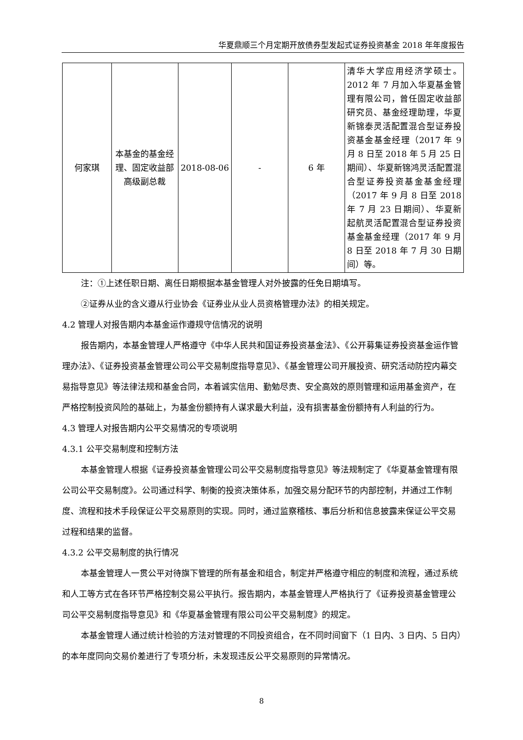华夏鼎顺三个月定期开放债券型发起式证券投资基金 2018 年年度报告
| 何家琪 | 本基金的基金经理、固定收益部高级副总裁 | 2018-08-06 | - | 6 年 | 清华大学应用经济学硕士。2012 年 7 月加入华夏基金管理有限公司，曾任固定收益部研究员、基金经理助理，华夏新锦泰灵活配置混合型证券投资基金基金经理（2017 年 9 月 8 日至 2018 年 5 月 25 日期间）、华夏新锦鸿灵活配置混合型证券投资基金基金经理（2017 年 9 月 8 日至 2018 年 7 月 23 日期间）、华夏新起航灵活配置混合型证券投资基金基金经理（2017 年 9 月 8 日至 2018 年 7 月 30 日期间）等。 |
注：①上述任职日期、离任日期根据本基金管理人对外披露的任免日期填写。
②证券从业的含义遵从行业协会《证券业从业人员资格管理办法》的相关规定。
4.2 管理人对报告期内本基金运作遵规守信情况的说明
报告期内，本基金管理人严格遵守《中华人民共和国证券投资基金法》、《公开募集证券投资基金运作管理办法》、《证券投资基金管理公司公平交易制度指导意见》、《基金管理公司开展投资、研究活动防控内幕交易指导意见》等法律法规和基金合同，本着诚实信用、勤勉尽责、安全高效的原则管理和运用基金资产，在严格控制投资风险的基础上，为基金份额持有人谋求最大利益，没有损害基金份额持有人利益的行为。
4.3 管理人对报告期内公平交易情况的专项说明
4.3.1 公平交易制度和控制方法
本基金管理人根据《证券投资基金管理公司公平交易制度指导意见》等法规制定了《华夏基金管理有限公司公平交易制度》。公司通过科学、制衡的投资决策体系，加强交易分配环节的内部控制，并通过工作制度、流程和技术手段保证公平交易原则的实现。同时，通过监察稽核、事后分析和信息披露来保证公平交易过程和结果的监督。
4.3.2 公平交易制度的执行情况
本基金管理人一贯公平对待旗下管理的所有基金和组合，制定并严格遵守相应的制度和流程，通过系统和人工等方式在各环节严格控制交易公平执行。报告期内，本基金管理人严格执行了《证券投资基金管理公司公平交易制度指导意见》和《华夏基金管理有限公司公平交易制度》的规定。
本基金管理人通过统计检验的方法对管理的不同投资组合，在不同时间窗下（1 日内、3 日内、5 日内）的本年度同向交易价差进行了专项分析，未发现违反公平交易原则的异常情况。
8